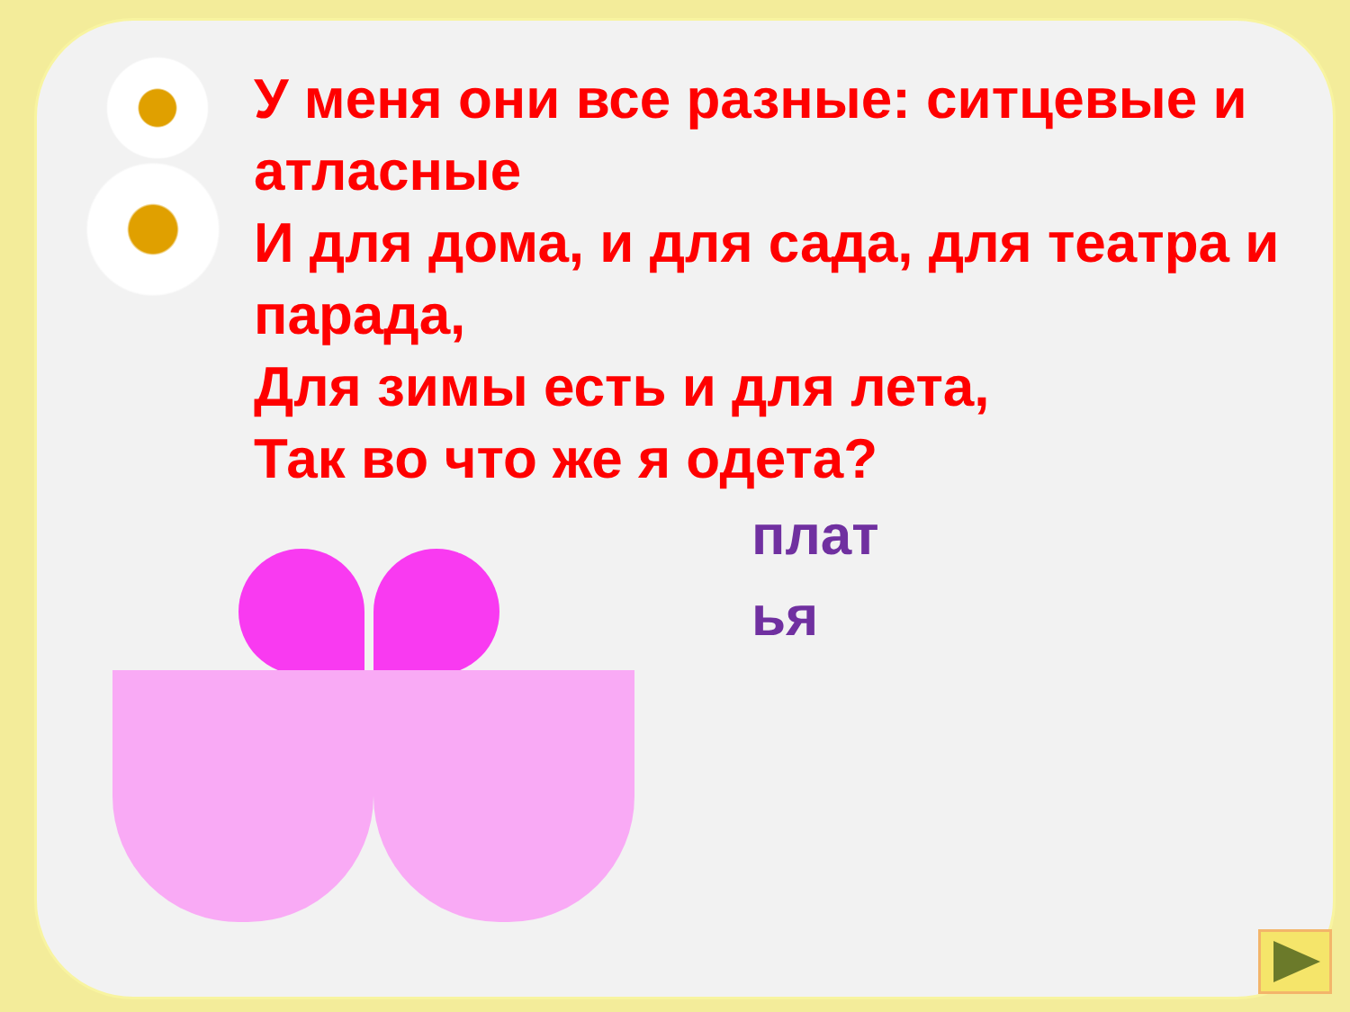У меня они все разные: ситцевые и атласные
И для дома, и для сада, для театра и парада,
Для зимы есть и для лета,
Так во что же я одета?
плат ья